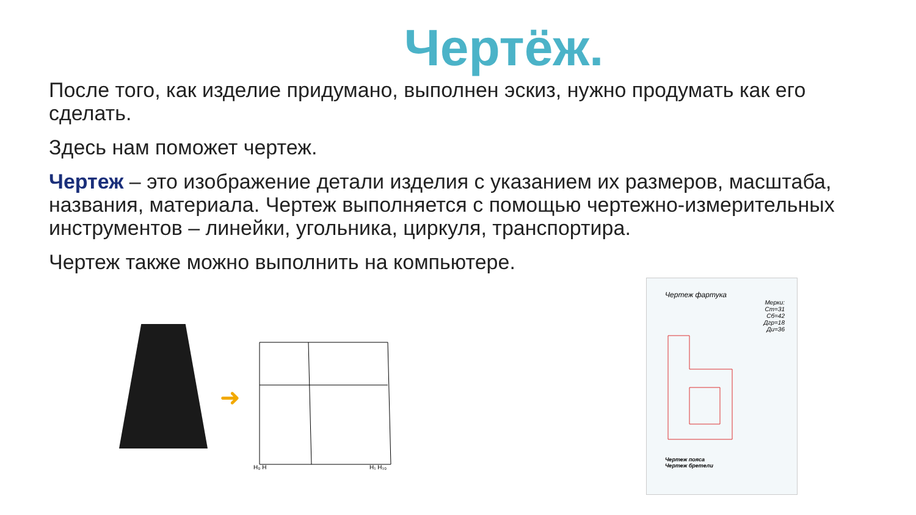Чертёж.
После того, как изделие придумано, выполнен эскиз, нужно продумать как его сделать.
Здесь нам поможет чертеж.
Чертеж – это изображение детали изделия с указанием их размеров, масштаба, названия, материала. Чертеж выполняется с помощью чертежно-измерительных инструментов – линейки, угольника, циркуля, транспортира.
Чертеж также можно выполнить на компьютере.
➜
H₀ H
H₁ H₁₀
Чертеж фартука
Мерки:
Ст=31
Сб=42
Дгр=18
Ди=36
Чертеж пояса
Чертеж бретели